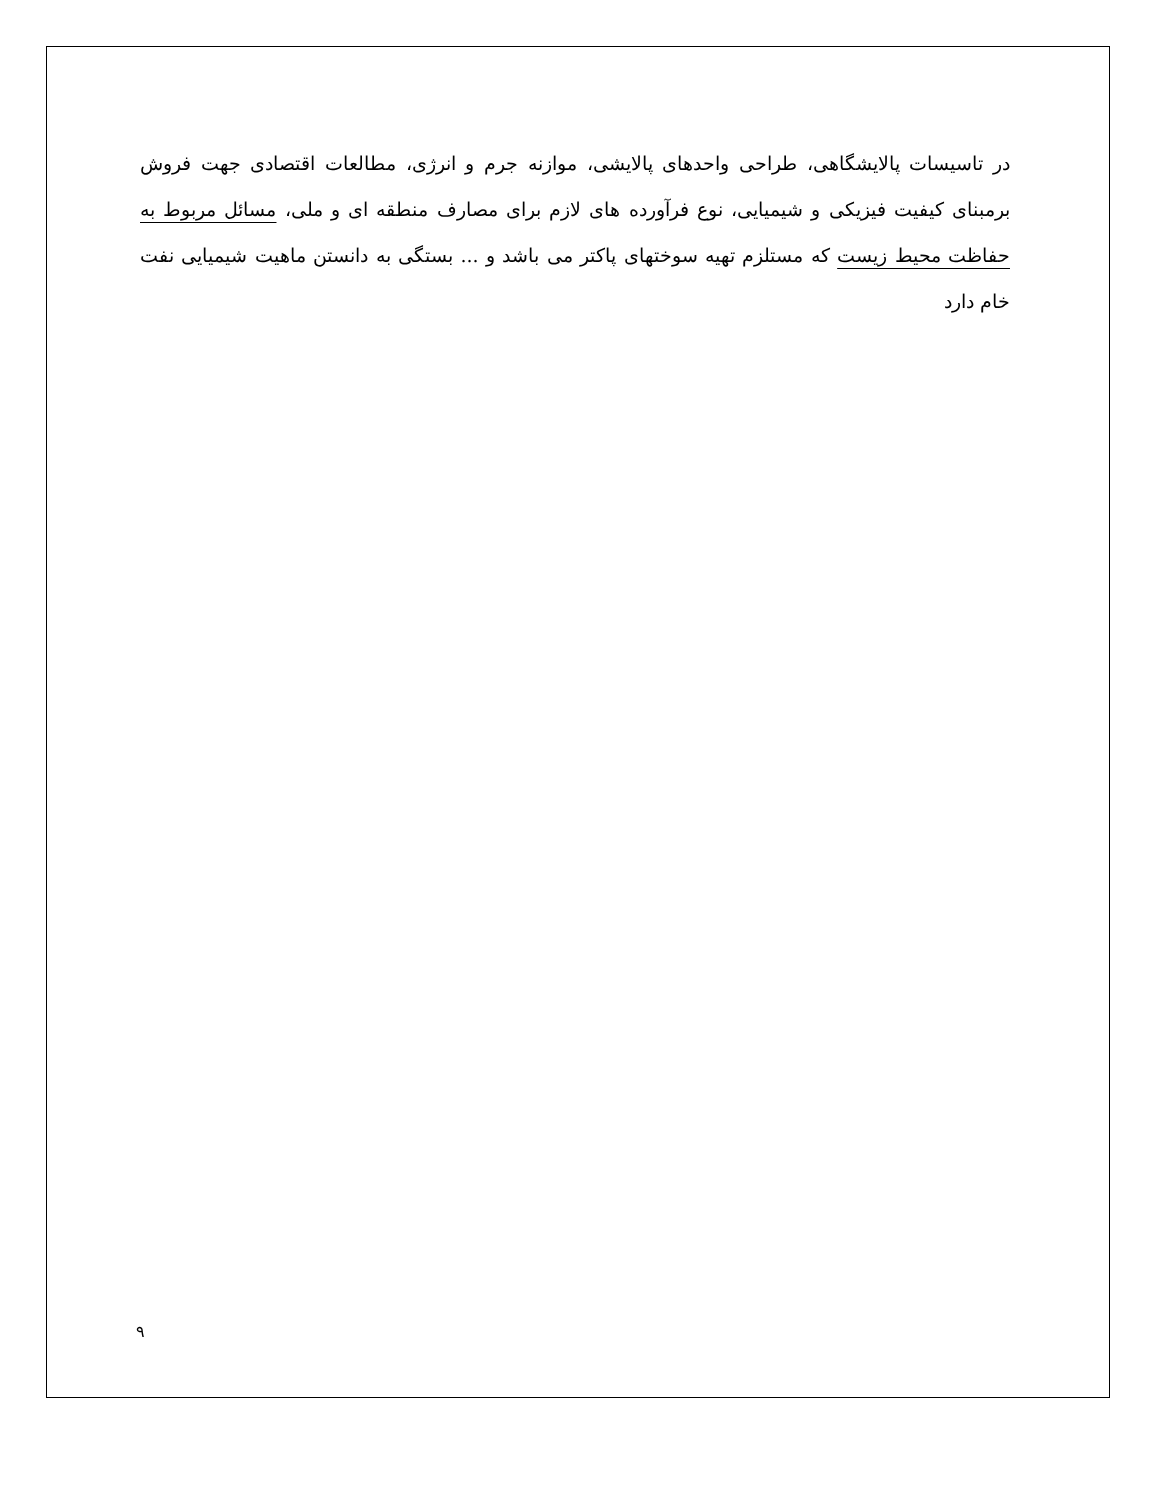در تاسیسات پالایشگاهی، طراحی واحدهای پالایشی، موازنه جرم و انرژی، مطالعات اقتصادی جهت فروش برمبنای کیفیت فیزیکی و شیمیایی، نوع فرآورده های لازم برای مصارف منطقه ای و ملی، مسائل مربوط به حفاظت محیط زیست که مستلزم تهیه سوختهای پاکتر می باشد و ... بستگی به دانستن ماهیت شیمیایی نفت خام دارد
۹